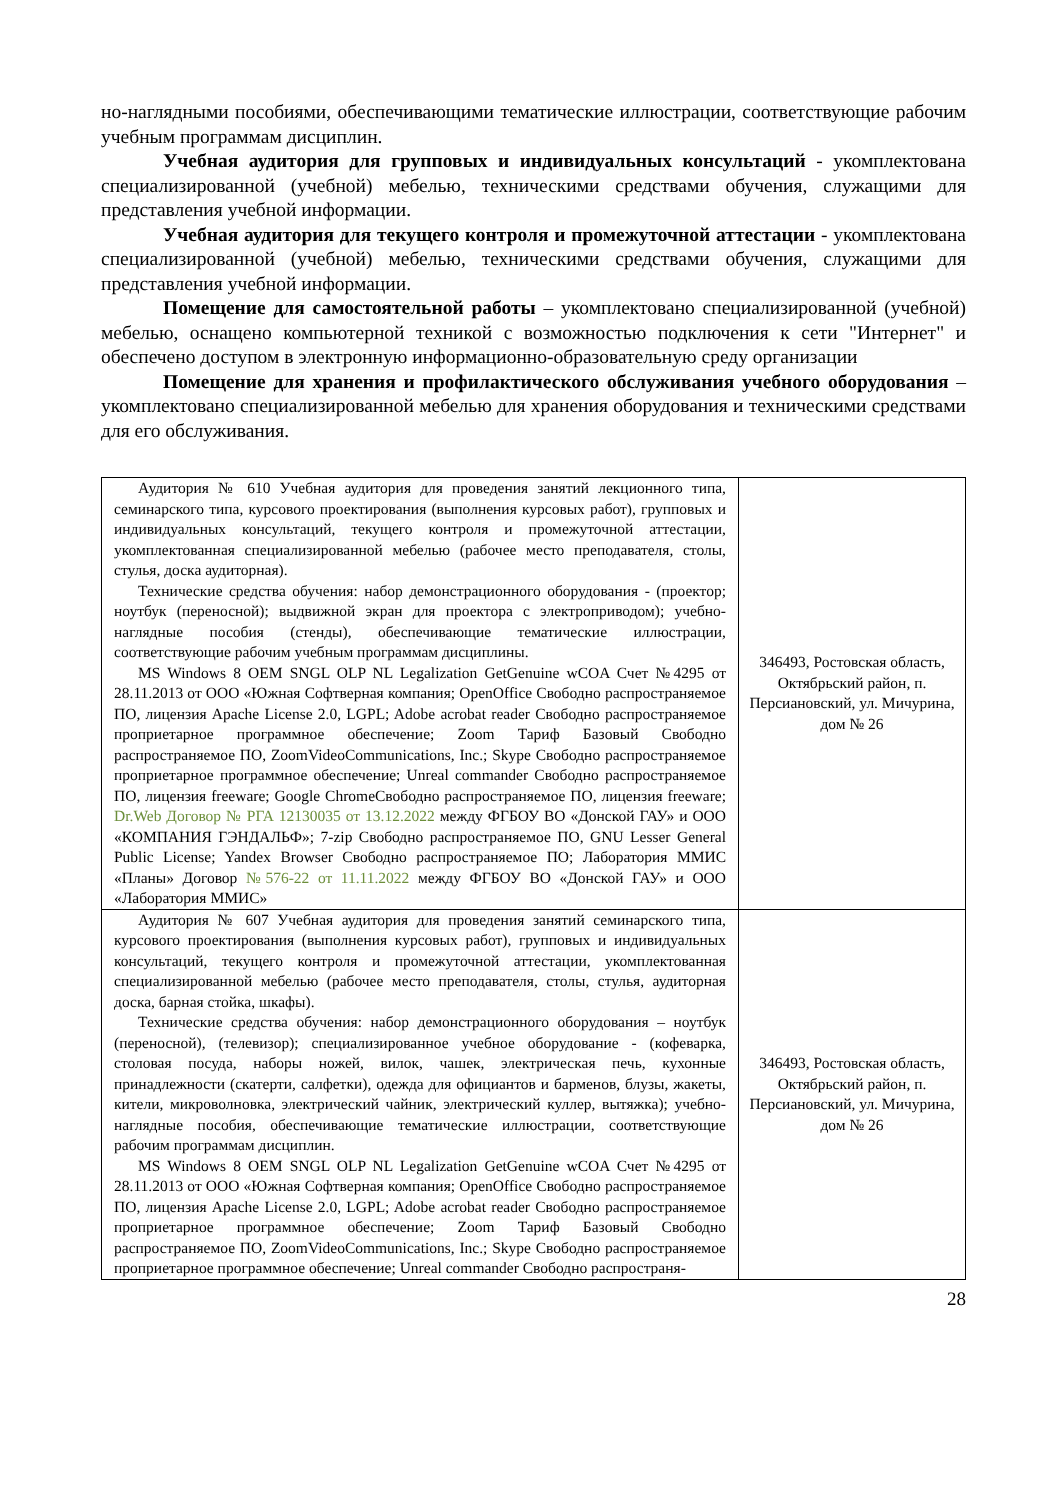но-наглядными пособиями, обеспечивающими тематические иллюстрации, соответствующие рабочим учебным программам дисциплин.
Учебная аудитория для групповых и индивидуальных консультаций - укомплектована специализированной (учебной) мебелью, техническими средствами обучения, служащими для представления учебной информации.
Учебная аудитория для текущего контроля и промежуточной аттестации - укомплектована специализированной (учебной) мебелью, техническими средствами обучения, служащими для представления учебной информации.
Помещение для самостоятельной работы – укомплектовано специализированной (учебной) мебелью, оснащено компьютерной техникой с возможностью подключения к сети "Интернет" и обеспечено доступом в электронную информационно-образовательную среду организации
Помещение для хранения и профилактического обслуживания учебного оборудования – укомплектовано специализированной мебелью для хранения оборудования и техническими средствами для его обслуживания.
| Аудитория № 610 Учебная аудитория для проведения занятий лекционного типа, семинарского типа, курсового проектирования (выполнения курсовых работ), групповых и индивидуальных консультаций, текущего контроля и промежуточной аттестации, укомплектованная специализированной мебелью (рабочее место преподавателя, столы, стулья, доска аудиторная). Технические средства обучения: набор демонстрационного оборудования - (проектор; ноутбук (переносной); выдвижной экран для проектора с электроприводом); учебно-наглядные пособия (стенды), обеспечивающие тематические иллюстрации, соответствующие рабочим учебным программам дисциплины. MS Windows 8 OEM SNGL OLP NL Legalization GetGenuine wCOA Счет №4295 от 28.11.2013 от ООО «Южная Софтверная компания; OpenOffice Свободно распространяемое ПО, лицензия Apache License 2.0, LGPL; Adobe acrobat reader Свободно распространяемое проприетарное программное обеспечение; Zoom Тариф Базовый Свободно распространяемое ПО, ZoomVideoCommunications, Inc.; Skype Свободно распространяемое проприетарное программное обеспечение; Unreal commander Свободно распространяемое ПО, лицензия freeware; Google ChromeСвободно распространяемое ПО, лицензия freeware; Dr.Web Договор № РГА 12130035 от 13.12.2022 между ФГБОУ ВО «Донской ГАУ» и ООО «КОМПАНИЯ ГЭНДАЛЬФ»; 7-zip Свободно распространяемое ПО, GNU Lesser General Public License; Yandex Browser Свободно распространяемое ПО; Лаборатория ММИС «Планы» Договор №576-22 от 11.11.2022 между ФГБОУ ВО «Донской ГАУ» и ООО «Лаборатория ММИС» | 346493, Ростовская область, Октябрьский район, п. Персиановский, ул. Мичурина, дом № 26 |
| Аудитория № 607 Учебная аудитория для проведения занятий семинарского типа, курсового проектирования (выполнения курсовых работ), групповых и индивидуальных консультаций, текущего контроля и промежуточной аттестации, укомплектованная специализированной мебелью (рабочее место преподавателя, столы, стулья, аудиторная доска, барная стойка, шкафы). Технические средства обучения: набор демонстрационного оборудования – ноутбук (переносной), (телевизор); специализированное учебное оборудование - (кофеварка, столовая посуда, наборы ножей, вилок, чашек, электрическая печь, кухонные принадлежности (скатерти, салфетки), одежда для официантов и барменов, блузы, жакеты, кители, микроволновка, электрический чайник, электрический куллер, вытяжка); учебно-наглядные пособия, обеспечивающие тематические иллюстрации, соответствующие рабочим программам дисциплин. MS Windows 8 OEM SNGL OLP NL Legalization GetGenuine wCOA Счет №4295 от 28.11.2013 от ООО «Южная Софтверная компания; OpenOffice Свободно распространяемое ПО, лицензия Apache License 2.0, LGPL; Adobe acrobat reader Свободно распространяемое проприетарное программное обеспечение; Zoom Тариф Базовый Свободно распространяемое ПО, ZoomVideoCommunications, Inc.; Skype Свободно распространяемое проприетарное программное обеспечение; Unreal commander Свободно распространя- | 346493, Ростовская область, Октябрьский район, п. Персиановский, ул. Мичурина, дом № 26 |
28